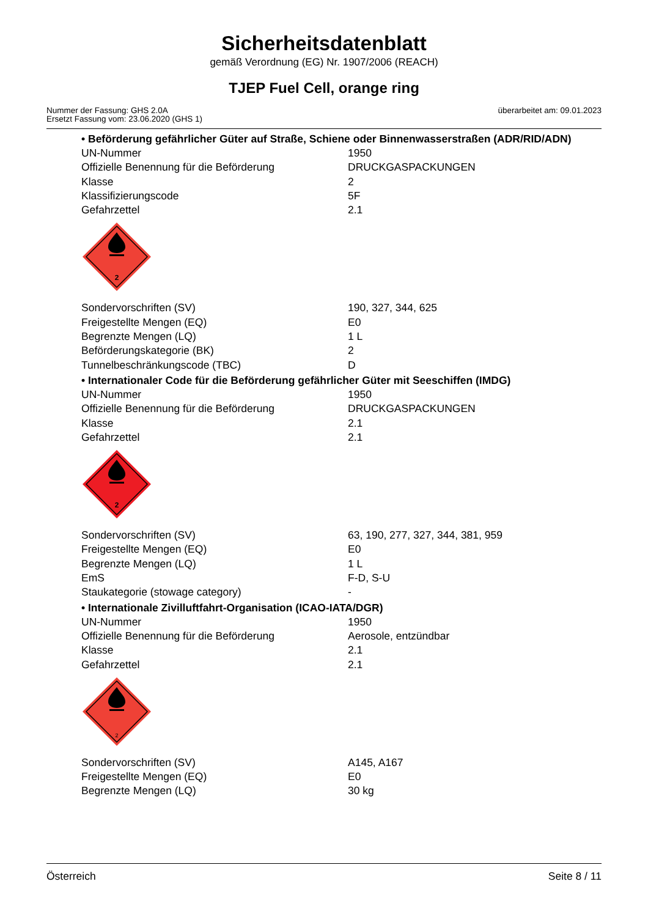Sicherheitsdatenblatt
gemäß Verordnung (EG) Nr. 1907/2006 (REACH)
TJEP Fuel Cell, orange ring
Nummer der Fassung: GHS 2.0A
Ersetzt Fassung vom: 23.06.2020 (GHS 1)
überarbeitet am: 09.01.2023
• Beförderung gefährlicher Güter auf Straße, Schiene oder Binnenwasserstraßen (ADR/RID/ADN)
| UN-Nummer | 1950 |
| Offizielle Benennung für die Beförderung | DRUCKGASPACKUNGEN |
| Klasse | 2 |
| Klassifizierungscode | 5F |
| Gefahrzettel | 2.1 |
2
| Sondervorschriften (SV) | 190, 327, 344, 625 |
| Freigestellte Mengen (EQ) | E0 |
| Begrenzte Mengen (LQ) | 1 L |
| Beförderungskategorie (BK) | 2 |
| Tunnelbeschränkungscode (TBC) | D |
• Internationaler Code für die Beförderung gefährlicher Güter mit Seeschiffen (IMDG)
| UN-Nummer | 1950 |
| Offizielle Benennung für die Beförderung | DRUCKGASPACKUNGEN |
| Klasse | 2.1 |
| Gefahrzettel | 2.1 |
2
| Sondervorschriften (SV) | 63, 190, 277, 327, 344, 381, 959 |
| Freigestellte Mengen (EQ) | E0 |
| Begrenzte Mengen (LQ) | 1 L |
| EmS | F-D, S-U |
| Staukategorie (stowage category) | - |
• Internationale Zivilluftfahrt-Organisation (ICAO-IATA/DGR)
| UN-Nummer | 1950 |
| Offizielle Benennung für die Beförderung | Aerosole, entzündbar |
| Klasse | 2.1 |
| Gefahrzettel | 2.1 |
2
| Sondervorschriften (SV) | A145, A167 |
| Freigestellte Mengen (EQ) | E0 |
| Begrenzte Mengen (LQ) | 30 kg |
Österreich Seite 8 / 11